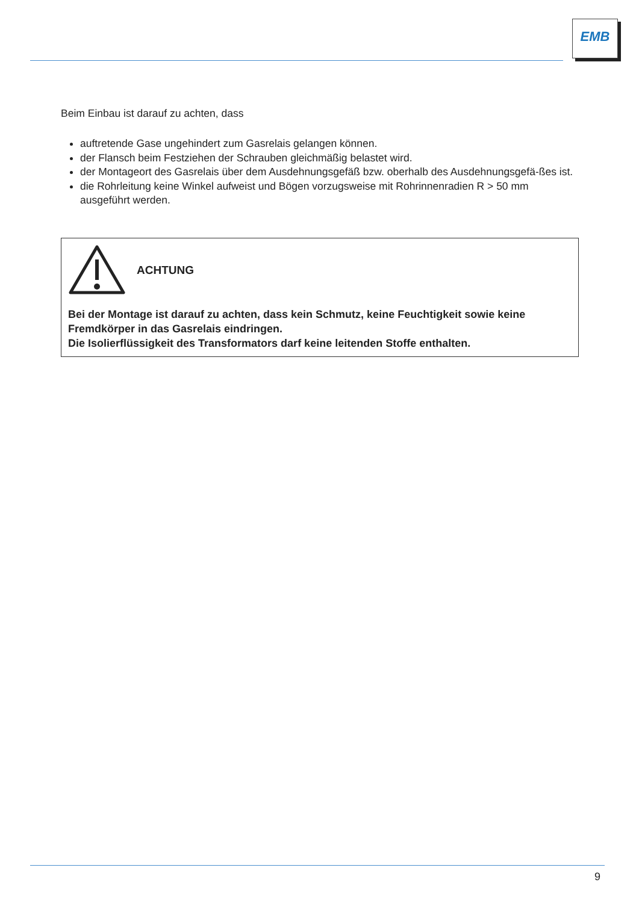EMB
Beim Einbau ist darauf zu achten, dass
auftretende Gase ungehindert zum Gasrelais gelangen können.
der Flansch beim Festziehen der Schrauben gleichmäßig belastet wird.
der Montageort des Gasrelais über dem Ausdehnungsgefäß bzw. oberhalb des Ausdehnungsgefä-ßes ist.
die Rohrleitung keine Winkel aufweist und Bögen vorzugsweise mit Rohrinnenradien R > 50 mm ausgeführt werden.
ACHTUNG
Bei der Montage ist darauf zu achten, dass kein Schmutz, keine Feuchtigkeit sowie keine Fremdkörper in das Gasrelais eindringen.
Die Isolierflüssigkeit des Transformators darf keine leitenden Stoffe enthalten.
9